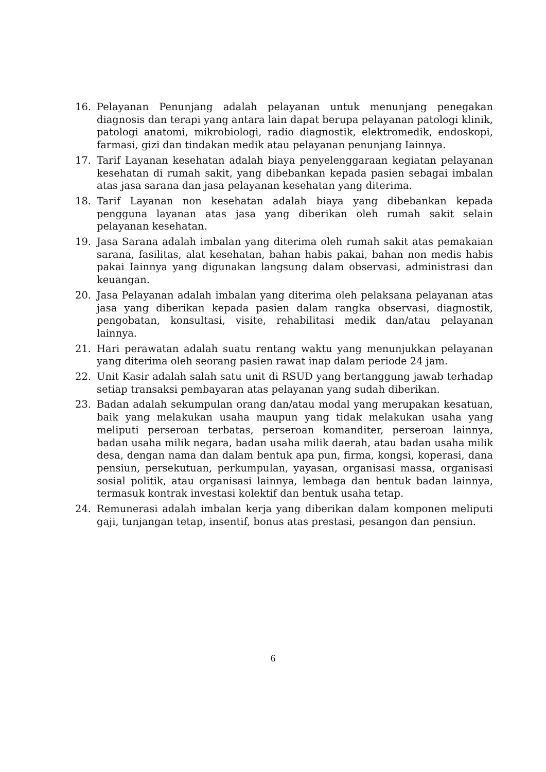16. Pelayanan Penunjang adalah pelayanan untuk menunjang penegakan diagnosis dan terapi yang antara lain dapat berupa pelayanan patologi klinik, patologi anatomi, mikrobiologi, radio diagnostik, elektromedik, endoskopi, farmasi, gizi dan tindakan medik atau pelayanan penunjang Iainnya.
17. Tarif Layanan kesehatan adalah biaya penyelenggaraan kegiatan pelayanan kesehatan di rumah sakit, yang dibebankan kepada pasien sebagai imbalan atas jasa sarana dan jasa pelayanan kesehatan yang diterima.
18. Tarif Layanan non kesehatan adalah biaya yang dibebankan kepada pengguna layanan atas jasa yang diberikan oleh rumah sakit selain pelayanan kesehatan.
19. Jasa Sarana adalah imbalan yang diterima oleh rumah sakit atas pemakaian sarana, fasilitas, alat kesehatan, bahan habis pakai, bahan non medis habis pakai Iainnya yang digunakan langsung dalam observasi, administrasi dan keuangan.
20. Jasa Pelayanan adalah imbalan yang diterima oleh pelaksana pelayanan atas jasa yang diberikan kepada pasien dalam rangka observasi, diagnostik, pengobatan, konsultasi, visite, rehabilitasi medik dan/atau pelayanan lainnya.
21. Hari perawatan adalah suatu rentang waktu yang menunjukkan pelayanan yang diterima oleh seorang pasien rawat inap dalam periode 24 jam.
22. Unit Kasir adalah salah satu unit di RSUD yang bertanggung jawab terhadap setiap transaksi pembayaran atas pelayanan yang sudah diberikan.
23. Badan adalah sekumpulan orang dan/atau modal yang merupakan kesatuan, baik yang melakukan usaha maupun yang tidak melakukan usaha yang meliputi perseroan terbatas, perseroan komanditer, perseroan lainnya, badan usaha milik negara, badan usaha milik daerah, atau badan usaha milik desa, dengan nama dan dalam bentuk apa pun, firma, kongsi, koperasi, dana pensiun, persekutuan, perkumpulan, yayasan, organisasi massa, organisasi sosial politik, atau organisasi lainnya, lembaga dan bentuk badan lainnya, termasuk kontrak investasi kolektif dan bentuk usaha tetap.
24. Remunerasi adalah imbalan kerja yang diberikan dalam komponen meliputi gaji, tunjangan tetap, insentif, bonus atas prestasi, pesangon dan pensiun.
6